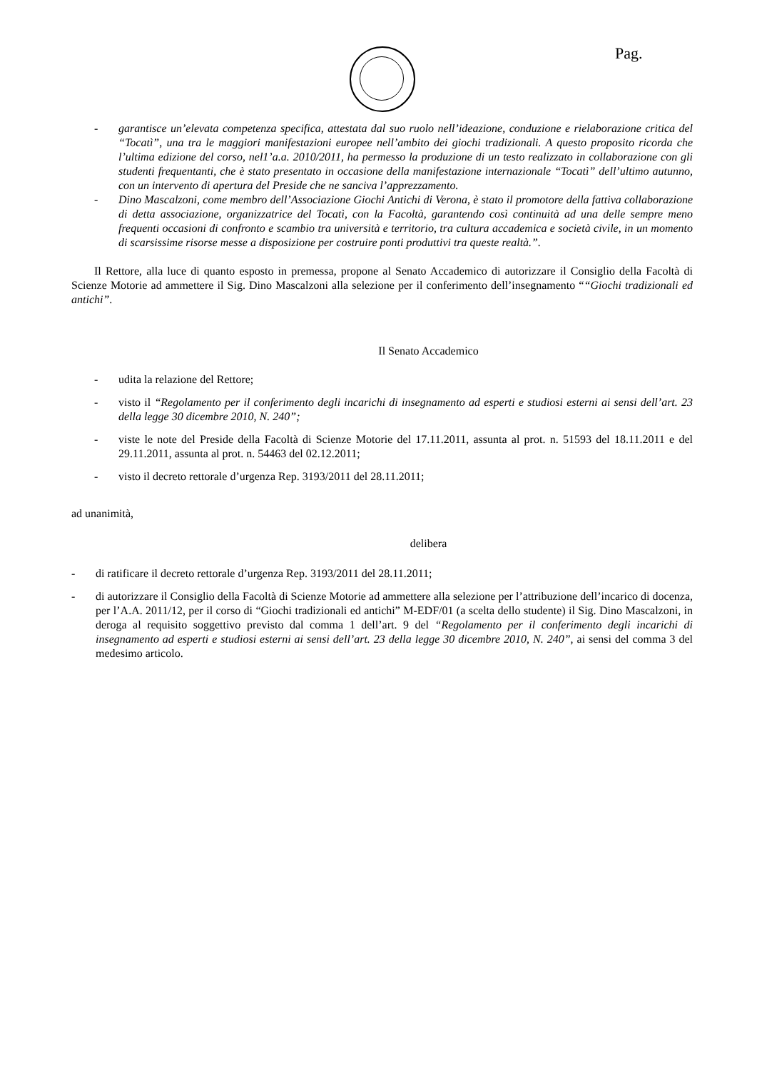Pag.
- garantisce un’elevata competenza specifica, attestata dal suo ruolo nell’ideazione, conduzione e rielaborazione critica del “Tocatì”, una tra le maggiori manifestazioni europee nell’ambito dei giochi tradizionali. A questo proposito ricorda che l’ultima edizione del corso, nel1’a.a. 2010/2011, ha permesso la produzione di un testo realizzato in collaborazione con gli studenti frequentanti, che è stato presentato in occasione della manifestazione internazionale “Tocatì” dell’ultimo autunno, con un intervento di apertura del Preside che ne sanciva l’apprezzamento.
- Dino Mascalzoni, come membro dell’Associazione Giochi Antichi di Verona, è stato il promotore della fattiva collaborazione di detta associazione, organizzatrice del Tocatì, con la Facoltà, garantendo così continuità ad una delle sempre meno frequenti occasioni di confronto e scambio tra università e territorio, tra cultura accademica e società civile, in un momento di scarsissime risorse messe a disposizione per costruire ponti produttivi tra queste realtà.”.
Il Rettore, alla luce di quanto esposto in premessa, propone al Senato Accademico di autorizzare il Consiglio della Facoltà di Scienze Motorie ad ammettere il Sig. Dino Mascalzoni alla selezione per il conferimento dell’insegnamento ““Giochi tradizionali ed antichi”.
Il Senato Accademico
- udita la relazione del Rettore;
- visto il “Regolamento per il conferimento degli incarichi di insegnamento ad esperti e studiosi esterni ai sensi dell’art. 23 della legge 30 dicembre 2010, N. 240”;
- viste le note del Preside della Facoltà di Scienze Motorie del 17.11.2011, assunta al prot. n. 51593 del 18.11.2011 e del 29.11.2011, assunta al prot. n. 54463 del 02.12.2011;
- visto il decreto rettorale d’urgenza Rep. 3193/2011 del 28.11.2011;
ad unanimità,
delibera
- di ratificare il decreto rettorale d’urgenza Rep. 3193/2011 del 28.11.2011;
- di autorizzare il Consiglio della Facoltà di Scienze Motorie ad ammettere alla selezione per l’attribuzione dell’incarico di docenza, per l’A.A. 2011/12, per il corso di “Giochi tradizionali ed antichi” M-EDF/01 (a scelta dello studente) il Sig. Dino Mascalzoni, in deroga al requisito soggettivo previsto dal comma 1 dell’art. 9 del “Regolamento per il conferimento degli incarichi di insegnamento ad esperti e studiosi esterni ai sensi dell’art. 23 della legge 30 dicembre 2010, N. 240”, ai sensi del comma 3 del medesimo articolo.